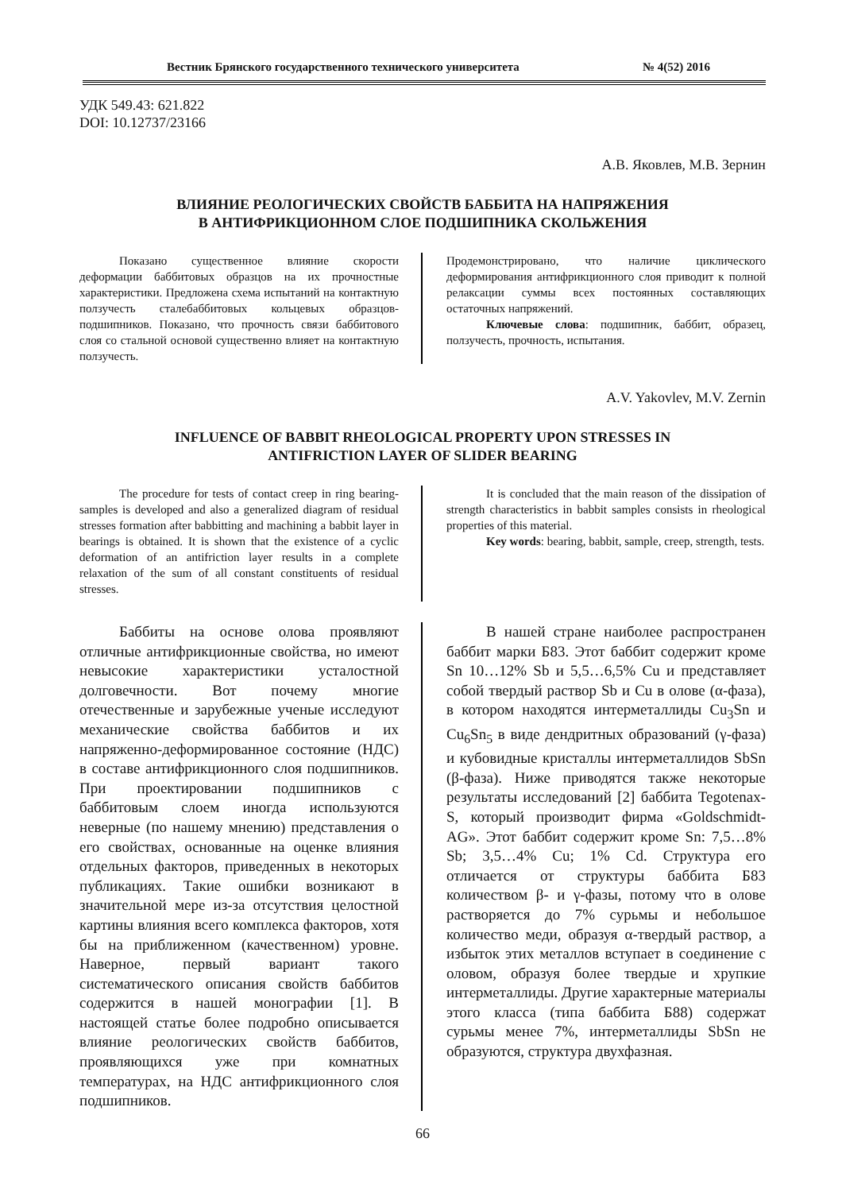Вестник Брянского государственного технического университета № 4(52) 2016
УДК 549.43: 621.822
DOI: 10.12737/23166
А.В. Яковлев, М.В. Зернин
ВЛИЯНИЕ РЕОЛОГИЧЕСКИХ СВОЙСТВ БАББИТА НА НАПРЯЖЕНИЯ
В АНТИФРИКЦИОННОМ СЛОЕ ПОДШИПНИКА СКОЛЬЖЕНИЯ
Показано существенное влияние скорости деформации баббитовых образцов на их прочностные характеристики. Предложена схема испытаний на контактную ползучесть сталебаббитовых кольцевых образцов-подшипников. Показано, что прочность связи баббитового слоя со стальной основой существенно влияет на контактную ползучесть.
Продемонстрировано, что наличие циклического деформирования антифрикционного слоя приводит к полной релаксации суммы всех постоянных составляющих остаточных напряжений.
Ключевые слова: подшипник, баббит, образец, ползучесть, прочность, испытания.
A.V. Yakovlev, M.V. Zernin
INFLUENCE OF BABBIT RHEOLOGICAL PROPERTY UPON STRESSES IN
ANTIFRICTION LAYER OF SLIDER BEARING
The procedure for tests of contact creep in ring bearing-samples is developed and also a generalized diagram of residual stresses formation after babbitting and machining a babbit layer in bearings is obtained. It is shown that the existence of a cyclic deformation of an antifriction layer results in a complete relaxation of the sum of all constant constituents of residual stresses.
It is concluded that the main reason of the dissipation of strength characteristics in babbit samples consists in rheological properties of this material.
Key words: bearing, babbit, sample, creep, strength, tests.
Баббиты на основе олова проявляют отличные антифрикционные свойства, но имеют невысокие характеристики усталостной долговечности. Вот почему многие отечественные и зарубежные ученые исследуют механические свойства баббитов и их напряженно-деформированное состояние (НДС) в составе антифрикционного слоя подшипников. При проектировании подшипников с баббитовым слоем иногда используются неверные (по нашему мнению) представления о его свойствах, основанные на оценке влияния отдельных факторов, приведенных в некоторых публикациях. Такие ошибки возникают в значительной мере из-за отсутствия целостной картины влияния всего комплекса факторов, хотя бы на приближенном (качественном) уровне. Наверное, первый вариант такого систематического описания свойств баббитов содержится в нашей монографии [1]. В настоящей статье более подробно описывается влияние реологических свойств баббитов, проявляющихся уже при комнатных температурах, на НДС антифрикционного слоя подшипников.
В нашей стране наиболее распространен баббит марки Б83. Этот баббит содержит кроме Sn 10…12% Sb и 5,5…6,5% Cu и представляет собой твердый раствор Sb и Cu в олове (α-фаза), в котором находятся интерметаллиды Cu<sub>3</sub>Sn и Cu<sub>6</sub>Sn<sub>5</sub> в виде дендритных образований (γ-фаза) и кубовидные кристаллы интерметаллидов SbSn (β-фаза). Ниже приводятся также некоторые результаты исследований [2] баббита Tegotenax-S, который производит фирма «Goldschmidt-AG». Этот баббит содержит кроме Sn: 7,5…8% Sb; 3,5…4% Cu; 1% Cd. Структура его отличается от структуры баббита Б83 количеством β- и γ-фазы, потому что в олове растворяется до 7% сурьмы и небольшое количество меди, образуя α-твердый раствор, а избыток этих металлов вступает в соединение с оловом, образуя более твердые и хрупкие интерметаллиды. Другие характерные материалы этого класса (типа баббита Б88) содержат сурьмы менее 7%, интерметаллиды SbSn не образуются, структура двухфазная.
66